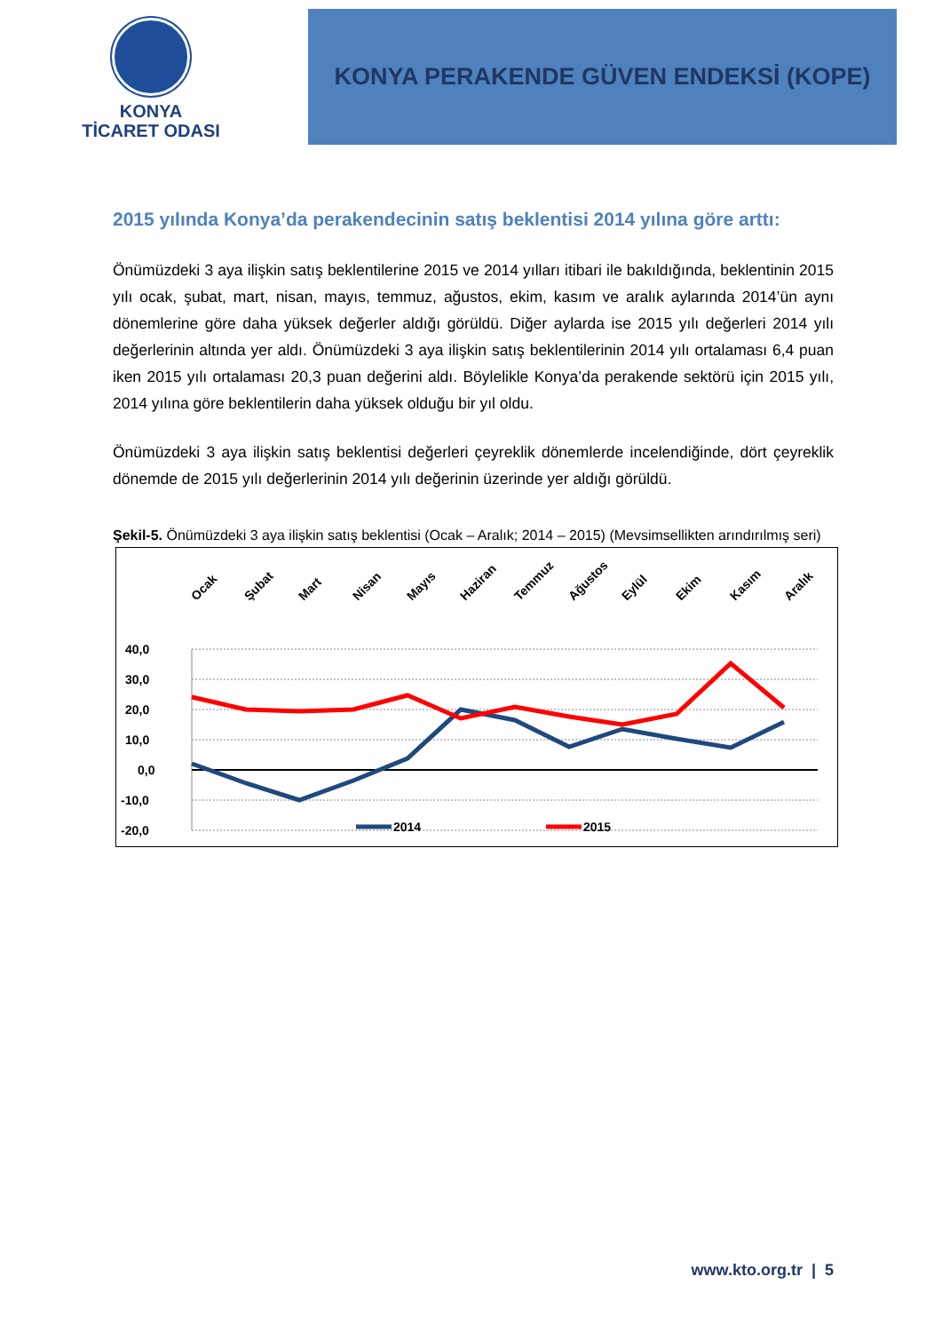KONYA
TİCARET ODASI
KONYA PERAKENDE GÜVEN ENDEKSİ (KOPE)
2015 yılında Konya’da perakendecinin satış beklentisi 2014 yılına göre arttı:
Önümüzdeki 3 aya ilişkin satış beklentilerine 2015 ve 2014 yılları itibari ile bakıldığında, beklentinin 2015 yılı ocak, şubat, mart, nisan, mayıs, temmuz, ağustos, ekim, kasım ve aralık aylarında 2014’ün aynı dönemlerine göre daha yüksek değerler aldığı görüldü. Diğer aylarda ise 2015 yılı değerleri 2014 yılı değerlerinin altında yer aldı. Önümüzdeki 3 aya ilişkin satış beklentilerinin 2014 yılı ortalaması 6,4 puan iken 2015 yılı ortalaması 20,3 puan değerini aldı. Böylelikle Konya’da perakende sektörü için 2015 yılı, 2014 yılına göre beklentilerin daha yüksek olduğu bir yıl oldu.
Önümüzdeki 3 aya ilişkin satış beklentisi değerleri çeyreklik dönemlerde incelendiğinde, dört çeyreklik dönemde de 2015 yılı değerlerinin 2014 yılı değerinin üzerinde yer aldığı görüldü.
Şekil-5. Önümüzdeki 3 aya ilişkin satış beklentisi (Ocak – Aralık; 2014 – 2015) (Mevsimsellikten arındırılmış seri)
Ocak
Şubat
Mart
Nisan
Mayıs
Haziran
Temmuz
Ağustos
Eylül
Ekim
Kasım
Aralık
40,0
30,0
20,0
10,0
0,0
-10,0
-20,0
2014
2015
www.kto.org.tr | 5